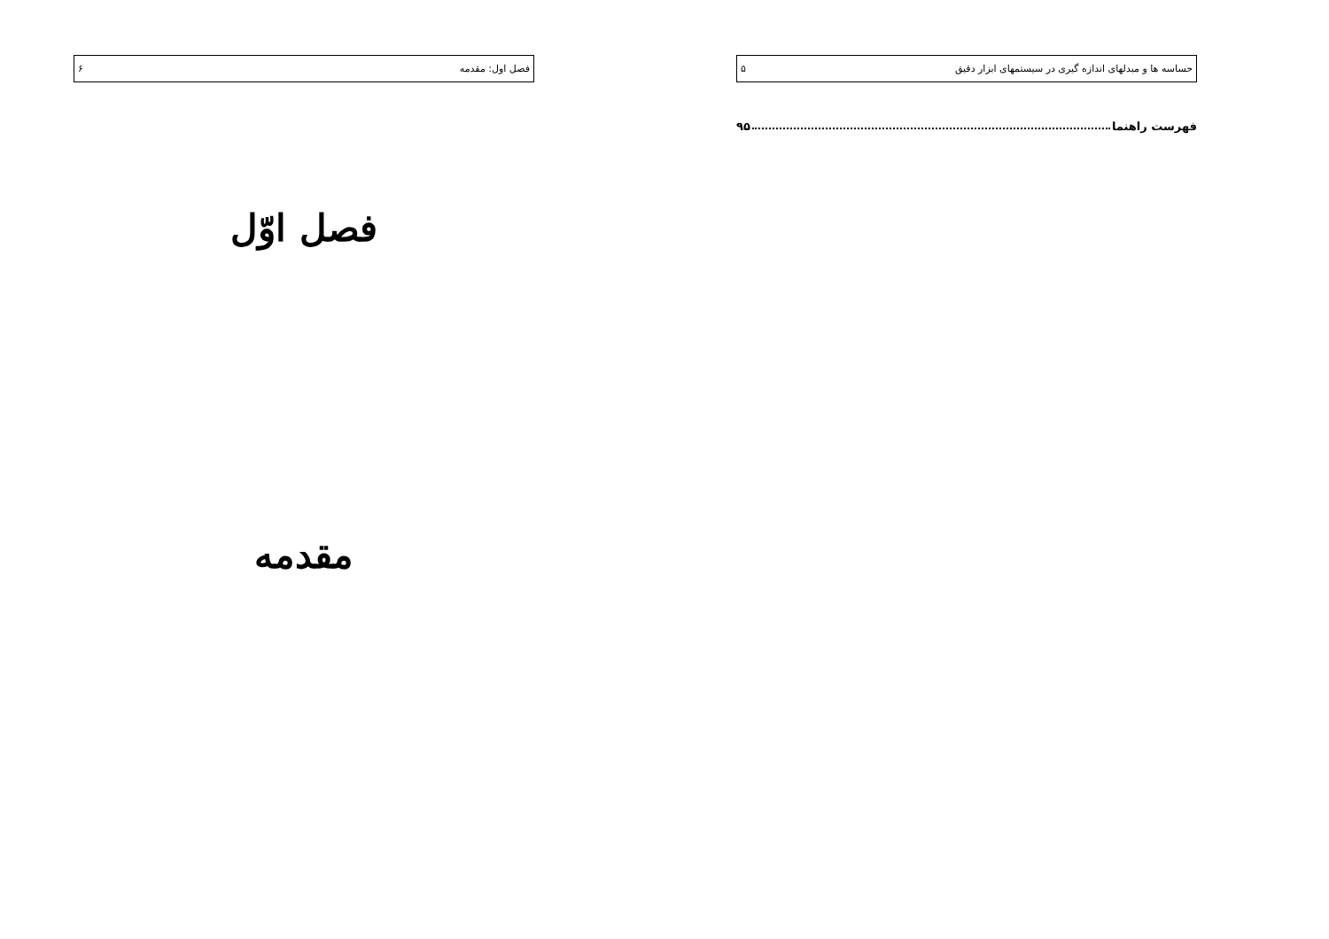حساسه ها و مبدلهای اندازه گیری در سیستمهای ابزار دقیق ۵
فهرست راهنما ۹۵
فصل اول: مقدمه ۶
فصل اوّل
مقدمه